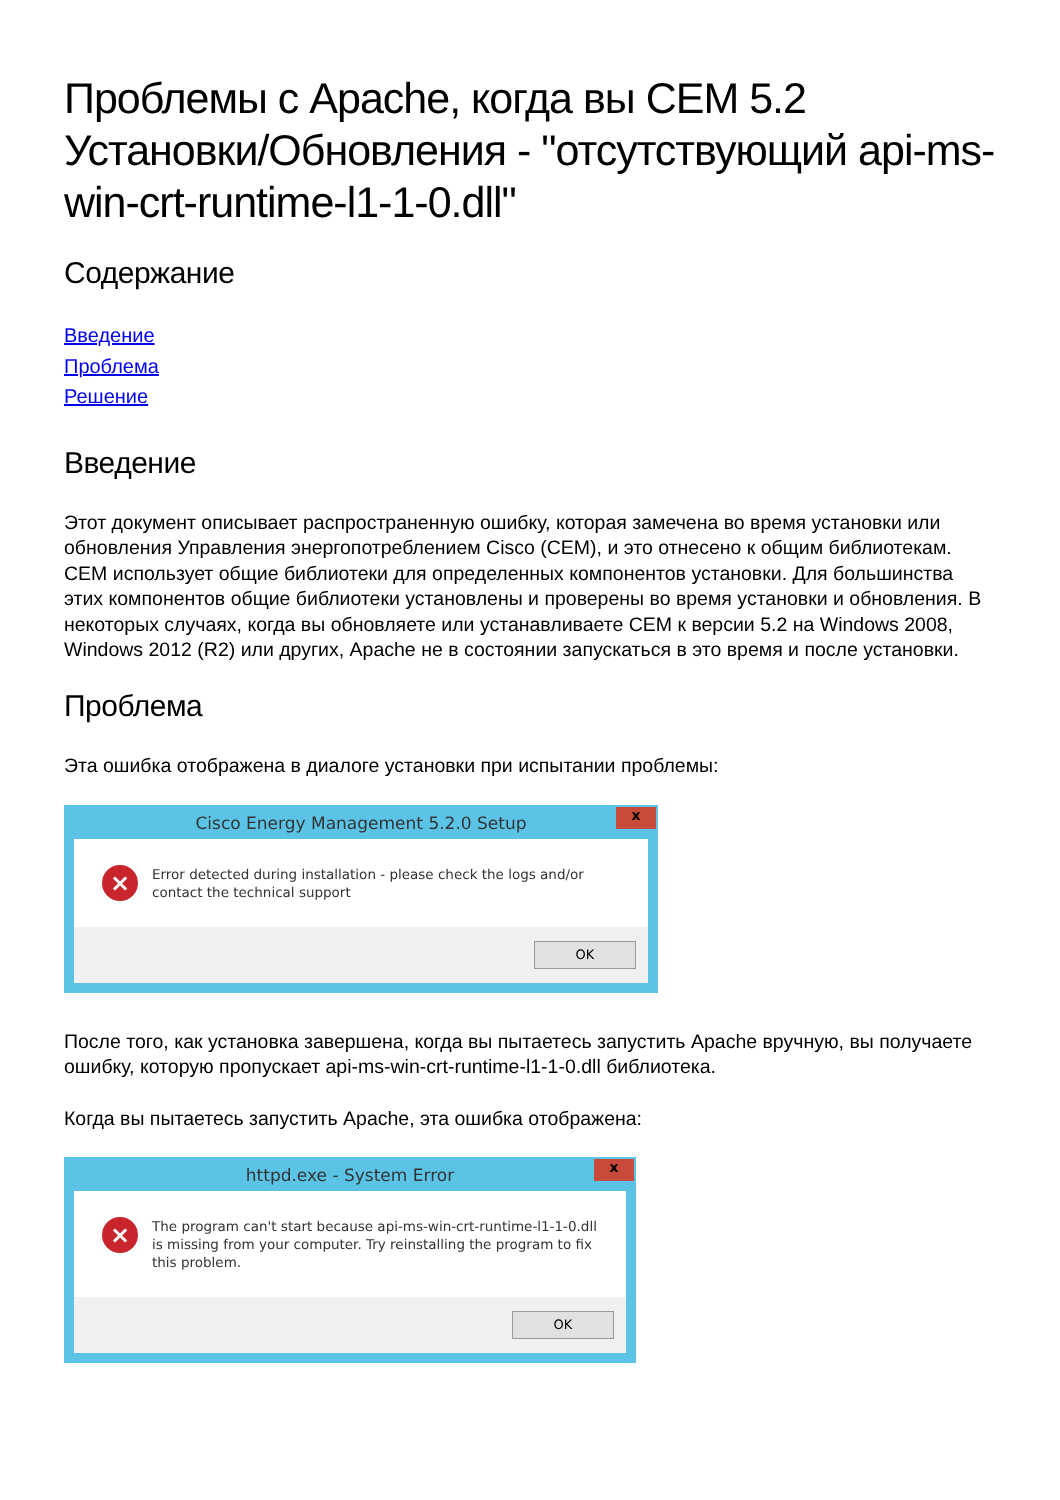Проблемы с Apache, когда вы CEM 5.2 Установки/Обновления - "отсутствующий api-ms-win-crt-runtime-l1-1-0.dll"
Содержание
Введение
Проблема
Решение
Введение
Этот документ описывает распространенную ошибку, которая замечена во время установки или обновления Управления энергопотреблением Cisco (CEM), и это отнесено к общим библиотекам.
CEM использует общие библиотеки для определенных компонентов установки. Для большинства этих компонентов общие библиотеки установлены и проверены во время установки и обновления. В некоторых случаях, когда вы обновляете или устанавливаете CEM к версии 5.2 на Windows 2008, Windows 2012 (R2) или других, Apache не в состоянии запускаться в это время и после установки.
Проблема
Эта ошибка отображена в диалоге установки при испытании проблемы:
Cisco Energy Management 5.2.0 Setup x
×
Error detected during installation - please check the logs and/or contact the technical support
OK
После того, как установка завершена, когда вы пытаетесь запустить Apache вручную, вы получаете ошибку, которую пропускает api-ms-win-crt-runtime-l1-1-0.dll библиотека.
Когда вы пытаетесь запустить Apache, эта ошибка отображена:
httpd.exe - System Error x
×
The program can't start because api-ms-win-crt-runtime-l1-1-0.dll is missing from your computer. Try reinstalling the program to fix this problem.
OK